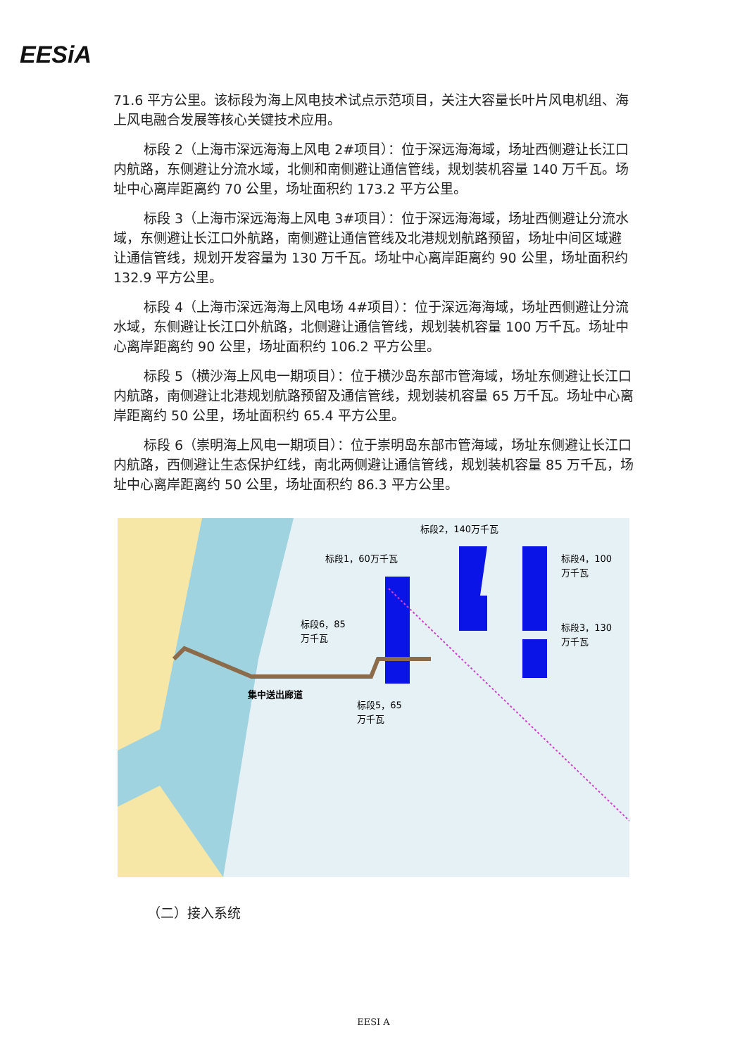EESiA
71.6 平方公里。该标段为海上风电技术试点示范项目，关注大容量长叶片风电机组、海上风电融合发展等核心关键技术应用。
标段 2（上海市深远海海上风电 2#项目）：位于深远海海域，场址西侧避让长江口内航路，东侧避让分流水域，北侧和南侧避让通信管线，规划装机容量 140 万千瓦。场址中心离岸距离约 70 公里，场址面积约 173.2 平方公里。
标段 3（上海市深远海海上风电 3#项目）：位于深远海海域，场址西侧避让分流水域，东侧避让长江口外航路，南侧避让通信管线及北港规划航路预留，场址中间区域避让通信管线，规划开发容量为 130 万千瓦。场址中心离岸距离约 90 公里，场址面积约 132.9 平方公里。
标段 4（上海市深远海海上风电场 4#项目）：位于深远海海域，场址西侧避让分流水域，东侧避让长江口外航路，北侧避让通信管线，规划装机容量 100 万千瓦。场址中心离岸距离约 90 公里，场址面积约 106.2 平方公里。
标段 5（横沙海上风电一期项目）：位于横沙岛东部市管海域，场址东侧避让长江口内航路，南侧避让北港规划航路预留及通信管线，规划装机容量 65 万千瓦。场址中心离岸距离约 50 公里，场址面积约 65.4 平方公里。
标段 6（崇明海上风电一期项目）：位于崇明岛东部市管海域，场址东侧避让长江口内航路，西侧避让生态保护红线，南北两侧避让通信管线，规划装机容量 85 万千瓦，场址中心离岸距离约 50 公里，场址面积约 86.3 平方公里。
标段2，140万千瓦
标段1，60万千瓦
标段4，100
万千瓦
标段3，130
万千瓦
标段6，85
万千瓦
集中送出廊道
标段5，65
万千瓦
（二）接入系统
EESI A